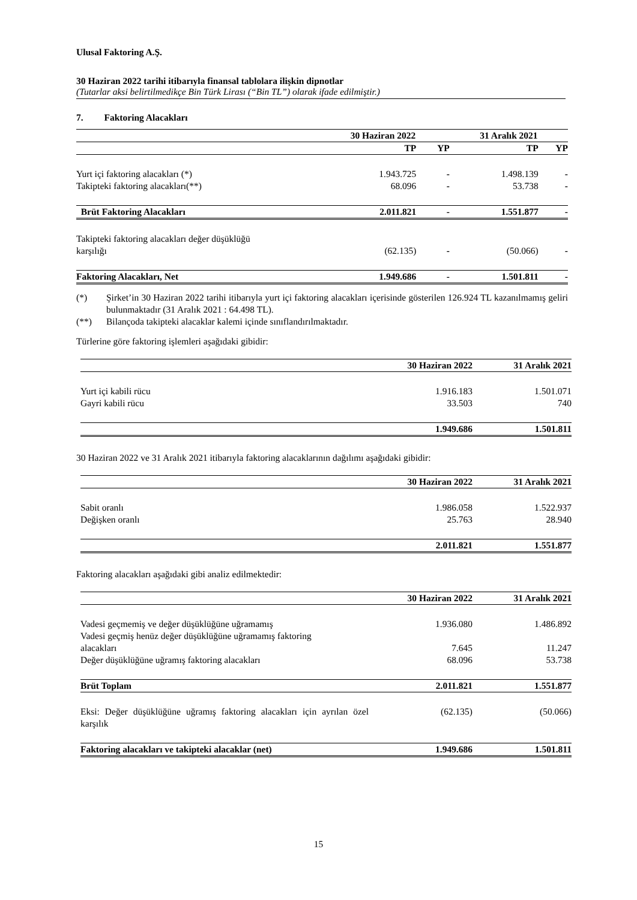Ulusal Faktoring A.Ş.
30 Haziran 2022 tarihi itibarıyla finansal tablolara ilişkin dipnotlar
(Tutarlar aksi belirtilmedikçe Bin Türk Lirası (“Bin TL”) olarak ifade edilmiştir.)
7. Faktoring Alacakları
| | 30 Haziran 2022 | | 31 Aralık 2021 | |
| | TP | YP | TP | YP |
| Yurt içi faktoring alacakları (*) | 1.943.725 | - | 1.498.139 | - |
| Takipteki faktoring alacakları(**) | 68.096 | - | 53.738 | - |
| Brüt Faktoring Alacakları | 2.011.821 | - | 1.551.877 | - |
| Takipteki faktoring alacakları değer düşüklüğü karşılığı | (62.135) | - | (50.066) | - |
| Faktoring Alacakları, Net | 1.949.686 | - | 1.501.811 | - |
| (*) | Şirket’in 30 Haziran 2022 tarihi itibarıyla yurt içi faktoring alacakları içerisinde gösterilen 126.924 TL kazanılmamış geliri bulunmaktadır (31 Aralık 2021 : 64.498 TL). |
| (**) | Bilançoda takipteki alacaklar kalemi içinde sınıflandırılmaktadır. |
Türlerine göre faktoring işlemleri aşağıdaki gibidir:
| | 30 Haziran 2022 | 31 Aralık 2021 |
| Yurt içi kabili rücu | 1.916.183 | 1.501.071 |
| Gayri kabili rücu | 33.503 | 740 |
| | 1.949.686 | 1.501.811 |
30 Haziran 2022 ve 31 Aralık 2021 itibarıyla faktoring alacaklarının dağılımı aşağıdaki gibidir:
| | 30 Haziran 2022 | 31 Aralık 2021 |
| Sabit oranlı | 1.986.058 | 1.522.937 |
| Değişken oranlı | 25.763 | 28.940 |
| | 2.011.821 | 1.551.877 |
Faktoring alacakları aşağıdaki gibi analiz edilmektedir:
| | 30 Haziran 2022 | 31 Aralık 2021 |
| Vadesi geçmemiş ve değer düşüklüğüne uğramamış | 1.936.080 | 1.486.892 |
| Vadesi geçmiş henüz değer düşüklüğüne uğramamış faktoring alacakları | 7.645 | 11.247 |
| Değer düşüklüğüne uğramış faktoring alacakları | 68.096 | 53.738 |
| Brüt Toplam | 2.011.821 | 1.551.877 |
| Eksi: Değer düşüklüğüne uğramış faktoring alacakları için ayrılan özel karşılık | (62.135) | (50.066) |
| Faktoring alacakları ve takipteki alacaklar (net) | 1.949.686 | 1.501.811 |
15